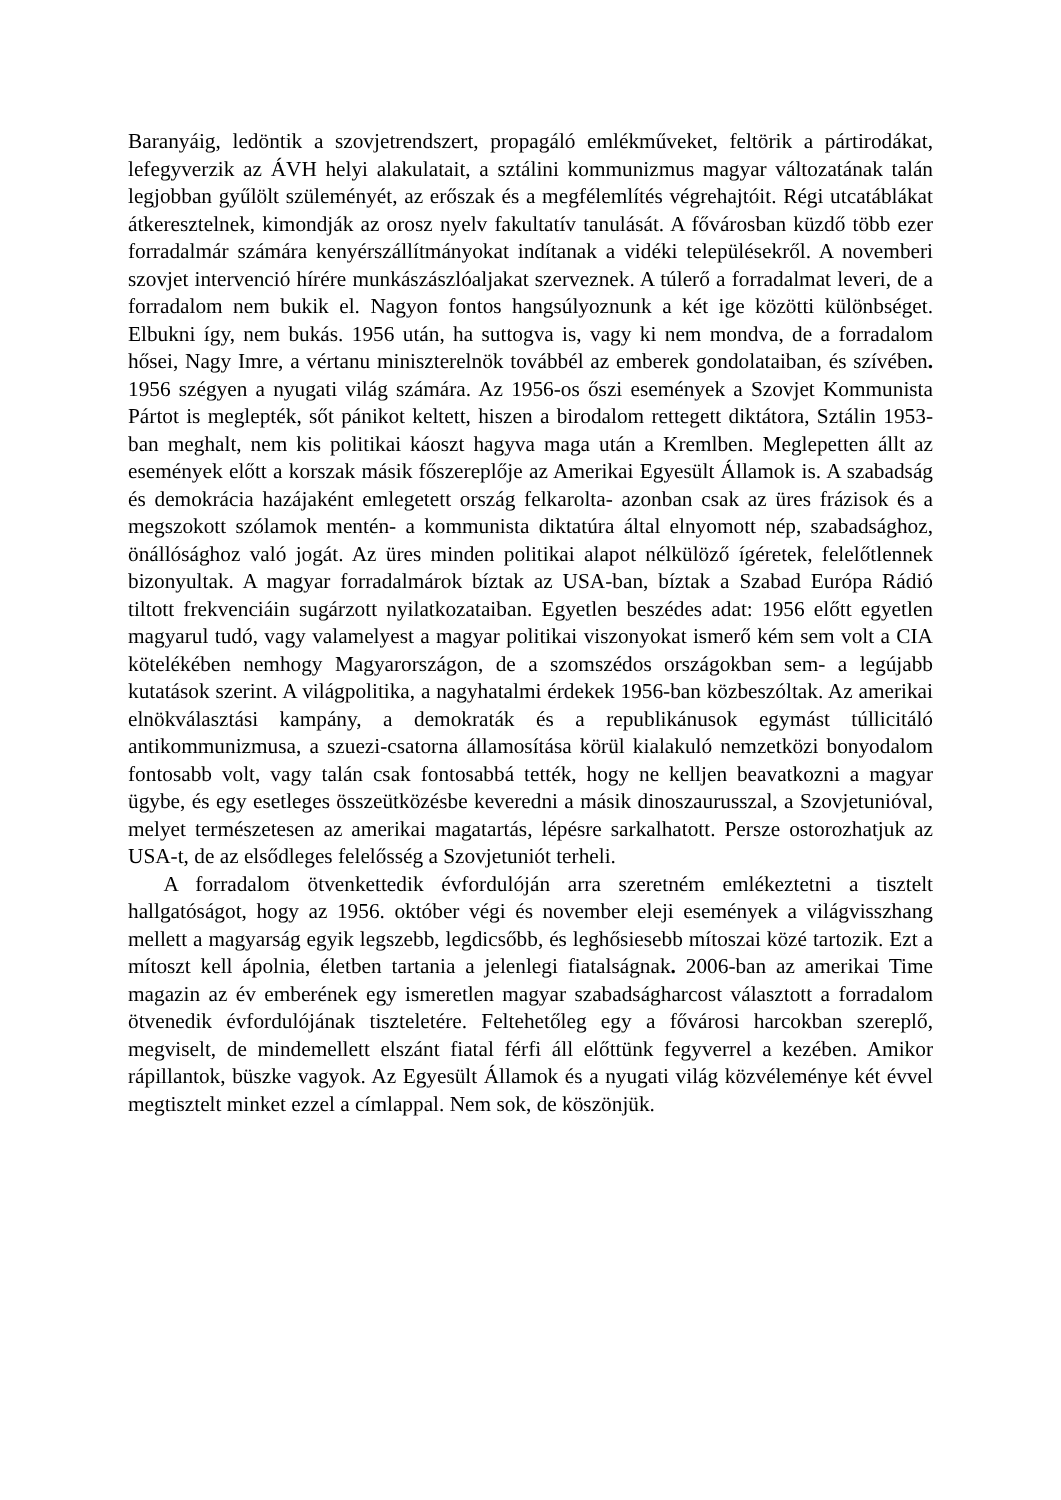Baranyáig, ledöntik a szovjetrendszert, propagáló emlékműveket, feltörik a pártirodákat, lefegyverzik az ÁVH helyi alakulatait, a sztálini kommunizmus magyar változatának talán legjobban gyűlölt szüleményét, az erőszak és a megfélemlítés végrehajtóit. Régi utcatáblákat átkeresztelnek, kimondják az orosz nyelv fakultatív tanulását. A fővárosban küzdő több ezer forradalmár számára kenyérszállítmányokat indítanak a vidéki településekről. A novemberi szovjet intervenció hírére munkászászlóaljakat szerveznek. A túlerő a forradalmat leveri, de a forradalom nem bukik el. Nagyon fontos hangsúlyoznunk a két ige közötti különbséget. Elbukni így, nem bukás. 1956 után, ha suttogva is, vagy ki nem mondva, de a forradalom hősei, Nagy Imre, a vértanu miniszterelnök továbbél az emberek gondolataiban, és szívében. 1956 szégyen a nyugati világ számára. Az 1956-os őszi események a Szovjet Kommunista Pártot is meglepték, sőt pánikot keltett, hiszen a birodalom rettegett diktátora, Sztálin 1953-ban meghalt, nem kis politikai káoszt hagyva maga után a Kremlben. Meglepetten állt az események előtt a korszak másik főszereplője az Amerikai Egyesült Államok is. A szabadság és demokrácia hazájaként emlegetett ország felkarolta- azonban csak az üres frázisok és a megszokott szólamok mentén- a kommunista diktatúra által elnyomott nép, szabadsághoz, önállósághoz való jogát. Az üres minden politikai alapot nélkülöző ígéretek, felelőtlennek bizonyultak. A magyar forradalmárok bíztak az USA-ban, bíztak a Szabad Európa Rádió tiltott frekvenciáin sugárzott nyilatkozataiban. Egyetlen beszédes adat: 1956 előtt egyetlen magyarul tudó, vagy valamelyest a magyar politikai viszonyokat ismerő kém sem volt a CIA kötelékében nemhogy Magyarországon, de a szomszédos országokban sem- a legújabb kutatások szerint. A világpolitika, a nagyhatalmi érdekek 1956-ban közbeszóltak. Az amerikai elnökválasztási kampány, a demokraták és a republikánusok egymást túllicitáló antikommunizmusa, a szuezi-csatorna államosítása körül kialakuló nemzetközi bonyodalom fontosabb volt, vagy talán csak fontosabbá tették, hogy ne kelljen beavatkozni a magyar ügybe, és egy esetleges összeütközésbe keveredni a másik dinoszaurusszal, a Szovjetunióval, melyet természetesen az amerikai magatartás, lépésre sarkalhatott. Persze ostorozhatjuk az USA-t, de az elsődleges felelősség a Szovjetuniót terheli.
A forradalom ötvenkettedik évfordulóján arra szeretném emlékeztetni a tisztelt hallgatóságot, hogy az 1956. október végi és november eleji események a világvisszhang mellett a magyarság egyik legszebb, legdicsőbb, és leghősiesebb mítoszai közé tartozik. Ezt a mítoszt kell ápolnia, életben tartania a jelenlegi fiatalságnak. 2006-ban az amerikai Time magazin az év emberének egy ismeretlen magyar szabadságharcost választott a forradalom ötvenedik évfordulójának tiszteletére. Feltehetőleg egy a fővárosi harcokban szereplő, megviselt, de mindemellett elszánt fiatal férfi áll előttünk fegyverrel a kezében. Amikor rápillantok, büszke vagyok. Az Egyesült Államok és a nyugati világ közvéleménye két évvel megtisztelt minket ezzel a címlappal. Nem sok, de köszönjük.